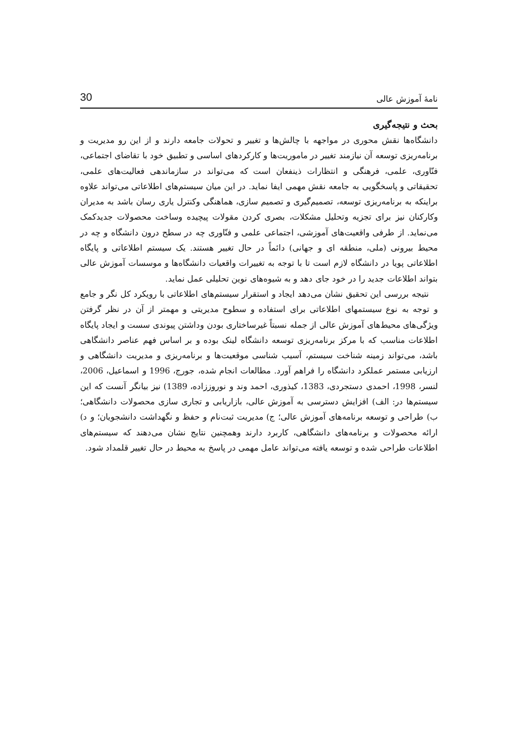نامۀ آموزش عالی 30
بحث و نتیجه‌گیری
دانشگاه‌ها نقش محوری در مواجهه با چالش‌ها و تغییر و تحولات جامعه دارند و از این رو مدیریت و برنامه‌ریزی توسعه آن نیازمند تغییر در ماموریت‌ها و کارکردهای اساسی و تطبیق خود با تقاضای اجتماعی، فنّاوری، علمی، فرهنگی و انتظارات ذینفعان است که می‌تواند در سازماندهی فعالیت‌های علمی، تحقیقاتی و پاسخگویی به جامعه نقش مهمی ایفا نماید. در این میان سیستم‌های اطلاعاتی می‌تواند علاوه براینکه به برنامه‌ریزی توسعه، تصمیم‌گیری و تصمیم سازی، هماهنگی وکنترل یاری رسان باشد به مدیران وکارکنان نیز برای تجزیه وتحلیل مشکلات، بصری کردن مقولات پیچیده وساخت محصولات جدیدکمک می‌نماید. از طرفی واقعیت‌های آموزشی، اجتماعی علمی و فنّاوری چه در سطح درون دانشگاه و چه در محیط بیرونی (ملی، منطقه ای و جهانی) دائماً در حال تغییر هستند. یک سیستم اطلاعاتی و پایگاه اطلاعاتی پویا در دانشگاه لازم است تا با توجه به تغییرات واقعیات دانشگاه‌ها و موسسات آموزش عالی بتواند اطلاعات جدید را در خود جای دهد و به شیوه‌های نوین تحلیلی عمل نماید.
نتیجه بررسی این تحقیق نشان می‌دهد ایجاد و استقرار سیستم‌های اطلاعاتی با رویکرد کل نگر و جامع و توجه به نوع سیستمهای اطلاعاتی برای استفاده و سطوح مدیریتی و مهمتر از آن در نظر گرفتن ویژگی‌های محیط‌های آموزش عالی از جمله نسبتاً غیرساختاری بودن وداشتن پیوندی سست و ایجاد پایگاه اطلاعات مناسب که با مرکز برنامه‌ریزی توسعه دانشگاه لینک بوده و بر اساس فهم عناصر دانشگاهی باشد، می‌تواند زمینه شناخت سیستم، آسیب شناسی موقعیت‌ها و برنامه‌ریزی و مدیریت دانشگاهی و ارزیابی مستمر عملکرد دانشگاه را فراهم آورد. مطالعات انجام شده، جورج، 1996 و اسماعیل، 2006، لنسر، 1998، احمدی دستجردی، 1383، کیذوری، احمد وند و نوروززاده، 1389) نیز بیانگر آنست که این سیستم‌ها در: الف) افزایش دسترسی به آموزش عالی، بازاریابی و تجاری سازی محصولات دانشگاهی؛ ب) طراحی و توسعه برنامه‌های آموزش عالی؛ ج) مدیریت ثبت‌نام و حفظ و نگهداشت دانشجویان؛ و د) ارائه محصولات و برنامه‌های دانشگاهی، کاربرد دارند وهمچنین نتایج نشان می‌دهند که سیستم‌های اطلاعات طراحی شده و توسعه یافته می‌تواند عامل مهمی در پاسخ به محیط در حال تغییر قلمداد شود.